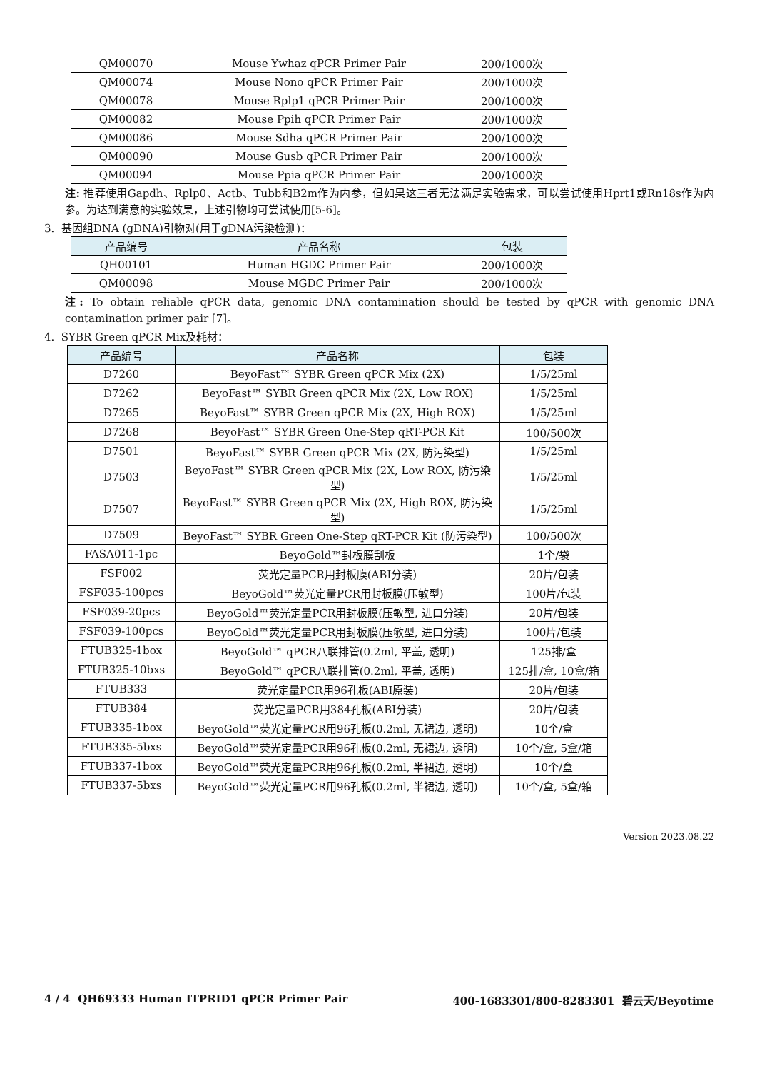| QM00070 | Mouse Ywhaz qPCR Primer Pair | 200/1000次 |
| QM00074 | Mouse Nono qPCR Primer Pair | 200/1000次 |
| QM00078 | Mouse Rplp1 qPCR Primer Pair | 200/1000次 |
| QM00082 | Mouse Ppih qPCR Primer Pair | 200/1000次 |
| QM00086 | Mouse Sdha qPCR Primer Pair | 200/1000次 |
| QM00090 | Mouse Gusb qPCR Primer Pair | 200/1000次 |
| QM00094 | Mouse Ppia qPCR Primer Pair | 200/1000次 |
注: 推荐使用Gapdh、Rplp0、Actb、Tubb和B2m作为内参，但如果这三者无法满足实验需求，可以尝试使用Hprt1或Rn18s作为内参。为达到满意的实验效果，上述引物均可尝试使用[5-6]。
3. 基因组DNA (gDNA)引物对(用于gDNA污染检测)：
| 产品编号 | 产品名称 | 包装 |
| --- | --- | --- |
| QH00101 | Human HGDC Primer Pair | 200/1000次 |
| QM00098 | Mouse MGDC Primer Pair | 200/1000次 |
注: To obtain reliable qPCR data, genomic DNA contamination should be tested by qPCR with genomic DNA contamination primer pair [7]。
4. SYBR Green qPCR Mix及耗材：
| 产品编号 | 产品名称 | 包装 |
| --- | --- | --- |
| D7260 | BeyoFast™ SYBR Green qPCR Mix (2X) | 1/5/25ml |
| D7262 | BeyoFast™ SYBR Green qPCR Mix (2X, Low ROX) | 1/5/25ml |
| D7265 | BeyoFast™ SYBR Green qPCR Mix (2X, High ROX) | 1/5/25ml |
| D7268 | BeyoFast™ SYBR Green One-Step qRT-PCR Kit | 100/500次 |
| D7501 | BeyoFast™ SYBR Green qPCR Mix (2X, 防污染型) | 1/5/25ml |
| D7503 | BeyoFast™ SYBR Green qPCR Mix (2X, Low ROX, 防污染型) | 1/5/25ml |
| D7507 | BeyoFast™ SYBR Green qPCR Mix (2X, High ROX, 防污染型) | 1/5/25ml |
| D7509 | BeyoFast™ SYBR Green One-Step qRT-PCR Kit (防污染型) | 100/500次 |
| FASA011-1pc | BeyoGold™封板膜刮板 | 1个/袋 |
| FSF002 | 荧光定量PCR用封板膜(ABI分装) | 20片/包装 |
| FSF035-100pcs | BeyoGold™荧光定量PCR用封板膜(压敏型) | 100片/包装 |
| FSF039-20pcs | BeyoGold™荧光定量PCR用封板膜(压敏型, 进口分装) | 20片/包装 |
| FSF039-100pcs | BeyoGold™荧光定量PCR用封板膜(压敏型, 进口分装) | 100片/包装 |
| FTUB325-1box | BeyoGold™ qPCR八联排管(0.2ml, 平盖, 透明) | 125排/盒 |
| FTUB325-10bxs | BeyoGold™ qPCR八联排管(0.2ml, 平盖, 透明) | 125排/盒, 10盒/箱 |
| FTUB333 | 荧光定量PCR用96孔板(ABI原装) | 20片/包装 |
| FTUB384 | 荧光定量PCR用384孔板(ABI分装) | 20片/包装 |
| FTUB335-1box | BeyoGold™荧光定量PCR用96孔板(0.2ml, 无裙边, 透明) | 10个/盒 |
| FTUB335-5bxs | BeyoGold™荧光定量PCR用96孔板(0.2ml, 无裙边, 透明) | 10个/盒, 5盒/箱 |
| FTUB337-1box | BeyoGold™荧光定量PCR用96孔板(0.2ml, 半裙边, 透明) | 10个/盒 |
| FTUB337-5bxs | BeyoGold™荧光定量PCR用96孔板(0.2ml, 半裙边, 透明) | 10个/盒, 5盒/箱 |
Version 2023.08.22
4 / 4 QH69333 Human ITPRID1 qPCR Primer Pair 400-1683301/800-8283301 碧云天/Beyotime